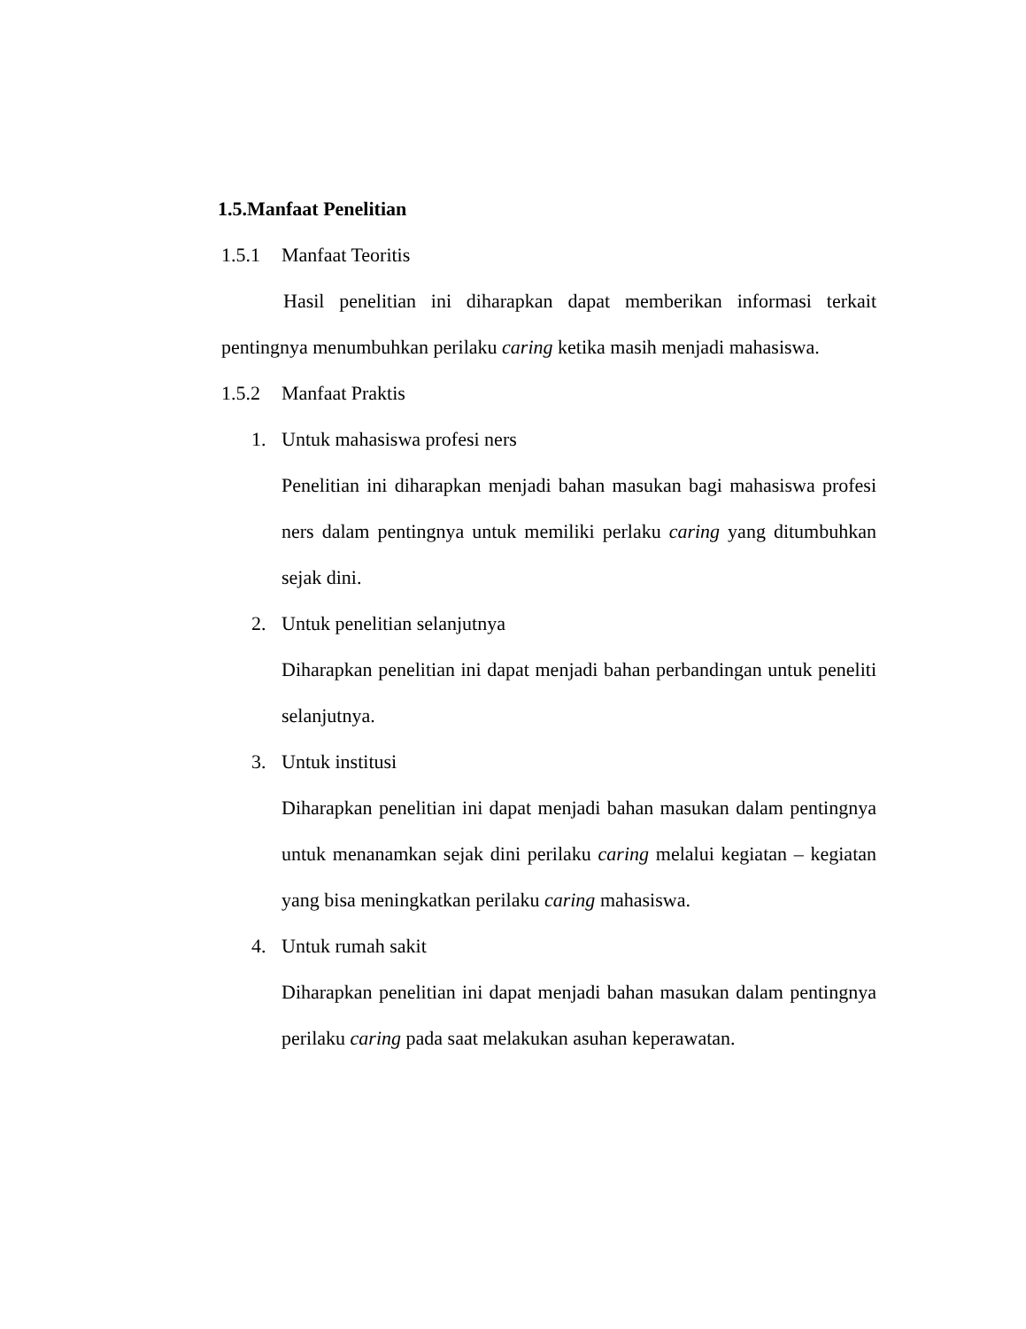1.5.Manfaat Penelitian
1.5.1 Manfaat Teoritis
Hasil penelitian ini diharapkan dapat memberikan informasi terkait pentingnya menumbuhkan perilaku caring ketika masih menjadi mahasiswa.
1.5.2 Manfaat Praktis
1. Untuk mahasiswa profesi ners
Penelitian ini diharapkan menjadi bahan masukan bagi mahasiswa profesi ners dalam pentingnya untuk memiliki perlaku caring yang ditumbuhkan sejak dini.
2. Untuk penelitian selanjutnya
Diharapkan penelitian ini dapat menjadi bahan perbandingan untuk peneliti selanjutnya.
3. Untuk institusi
Diharapkan penelitian ini dapat menjadi bahan masukan dalam pentingnya untuk menanamkan sejak dini perilaku caring melalui kegiatan – kegiatan yang bisa meningkatkan perilaku caring mahasiswa.
4. Untuk rumah sakit
Diharapkan penelitian ini dapat menjadi bahan masukan dalam pentingnya perilaku caring pada saat melakukan asuhan keperawatan.